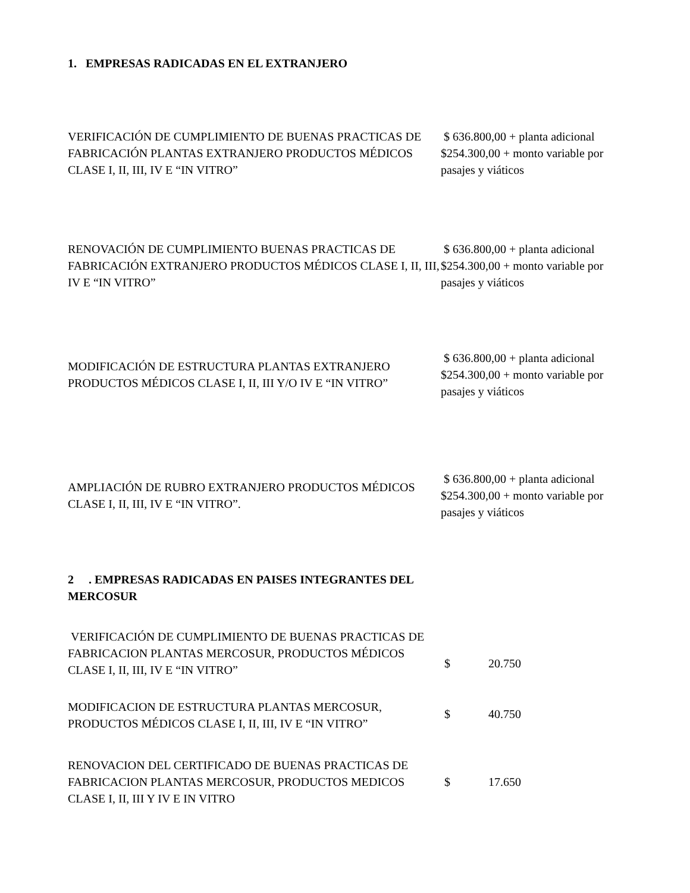1. EMPRESAS RADICADAS EN EL EXTRANJERO
| VERIFICACIÓN DE CUMPLIMIENTO DE BUENAS PRACTICAS DE FABRICACIÓN PLANTAS EXTRANJERO PRODUCTOS MÉDICOS CLASE I, II, III, IV E “IN VITRO” | $ 636.800,00 + planta adicional $254.300,00 + monto variable por pasajes y viáticos |
| RENOVACIÓN DE CUMPLIMIENTO BUENAS PRACTICAS DE FABRICACIÓN EXTRANJERO PRODUCTOS MÉDICOS CLASE I, II, III, IV E “IN VITRO” | $ 636.800,00 + planta adicional $254.300,00 + monto variable por pasajes y viáticos |
| MODIFICACIÓN DE ESTRUCTURA PLANTAS EXTRANJERO PRODUCTOS MÉDICOS CLASE I, II, III Y/O IV E “IN VITRO” | $ 636.800,00 + planta adicional $254.300,00 + monto variable por pasajes y viáticos |
| AMPLIACIÓN DE RUBRO EXTRANJERO PRODUCTOS MÉDICOS CLASE I, II, III, IV E “IN VITRO”. | $ 636.800,00 + planta adicional $254.300,00 + monto variable por pasajes y viáticos |
2 . EMPRESAS RADICADAS EN PAISES INTEGRANTES DEL MERCOSUR
| VERIFICACIÓN DE CUMPLIMIENTO DE BUENAS PRACTICAS DE FABRICACION PLANTAS MERCOSUR, PRODUCTOS MÉDICOS CLASE I, II, III, IV E “IN VITRO” | $ | 20.750 |
| MODIFICACION DE ESTRUCTURA PLANTAS MERCOSUR, PRODUCTOS MÉDICOS CLASE I, II, III, IV E “IN VITRO” | $ | 40.750 |
| RENOVACION DEL CERTIFICADO DE BUENAS PRACTICAS DE FABRICACION PLANTAS MERCOSUR, PRODUCTOS MEDICOS CLASE I, II, III Y IV E IN VITRO | $ | 17.650 |